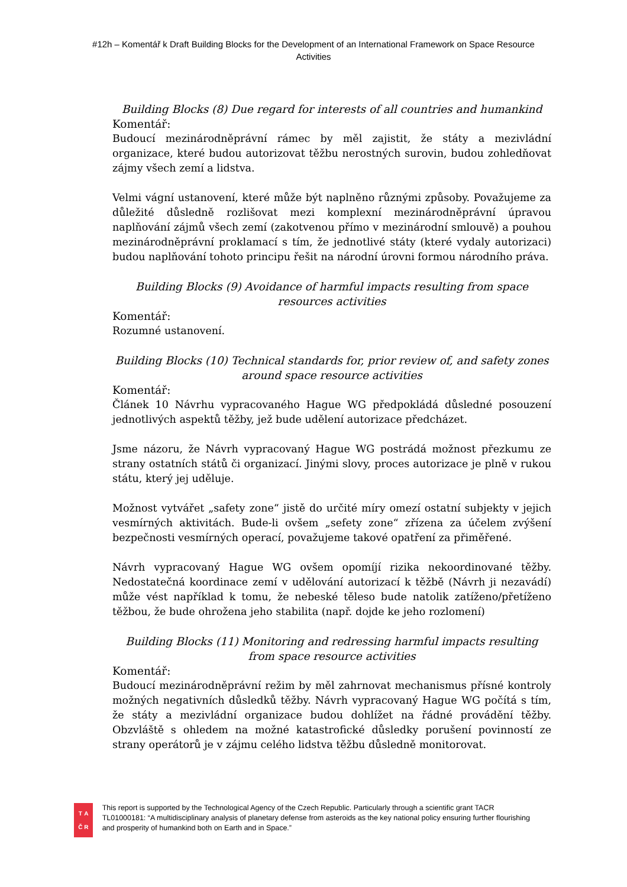#12h – Komentář k Draft Building Blocks for the Development of an International Framework on Space Resource Activities
Building Blocks (8) Due regard for interests of all countries and humankind
Komentář:
Budoucí mezinárodněprávní rámec by měl zajistit, že státy a mezivládní organizace, které budou autorizovat těžbu nerostných surovin, budou zohledňovat zájmy všech zemí a lidstva.
Velmi vágní ustanovení, které může být naplněno různými způsoby. Považujeme za důležité důsledně rozlišovat mezi komplexní mezinárodněprávní úpravou naplňování zájmů všech zemí (zakotvenou přímo v mezinárodní smlouvě) a pouhou mezinárodněprávní proklamací s tím, že jednotlivé státy (které vydaly autorizaci) budou naplňování tohoto principu řešit na národní úrovni formou národního práva.
Building Blocks (9) Avoidance of harmful impacts resulting from space resources activities
Komentář:
Rozumné ustanovení.
Building Blocks (10) Technical standards for, prior review of, and safety zones around space resource activities
Komentář:
Článek 10 Návrhu vypracovaného Hague WG předpokládá důsledné posouzení jednotlivých aspektů těžby, jež bude udělení autorizace předcházet.
Jsme názoru, že Návrh vypracovaný Hague WG postrádá možnost přezkumu ze strany ostatních států či organizací. Jinými slovy, proces autorizace je plně v rukou státu, který jej uděluje.
Možnost vytvářet „safety zone“ jistě do určité míry omezí ostatní subjekty v jejich vesmírných aktivitách. Bude-li ovšem „sefety zone“ zřízena za účelem zvýšení bezpečnosti vesmírných operací, považujeme takové opatření za přiměřené.
Návrh vypracovaný Hague WG ovšem opomíjí rizika nekoordinované těžby. Nedostatečná koordinace zemí v udělování autorizací k těžbě (Návrh ji nezavádí) může vést například k tomu, že nebeské těleso bude natolik zatíženo/přetíženo těžbou, že bude ohrožena jeho stabilita (např. dojde ke jeho rozlomení)
Building Blocks (11) Monitoring and redressing harmful impacts resulting from space resource activities
Komentář:
Budoucí mezinárodněprávní režim by měl zahrnovat mechanismus přísné kontroly možných negativních důsledků těžby. Návrh vypracovaný Hague WG počítá s tím, že státy a mezivládní organizace budou dohlížet na řádné provádění těžby. Obzvláště s ohledem na možné katastrofické důsledky porušení povinností ze strany operátorů je v zájmu celého lidstva těžbu důsledně monitorovat.
T A Č R
This report is supported by the Technological Agency of the Czech Republic. Particularly through a scientific grant TACR TL01000181: “A multidisciplinary analysis of planetary defense from asteroids as the key national policy ensuring further flourishing and prosperity of humankind both on Earth and in Space.”